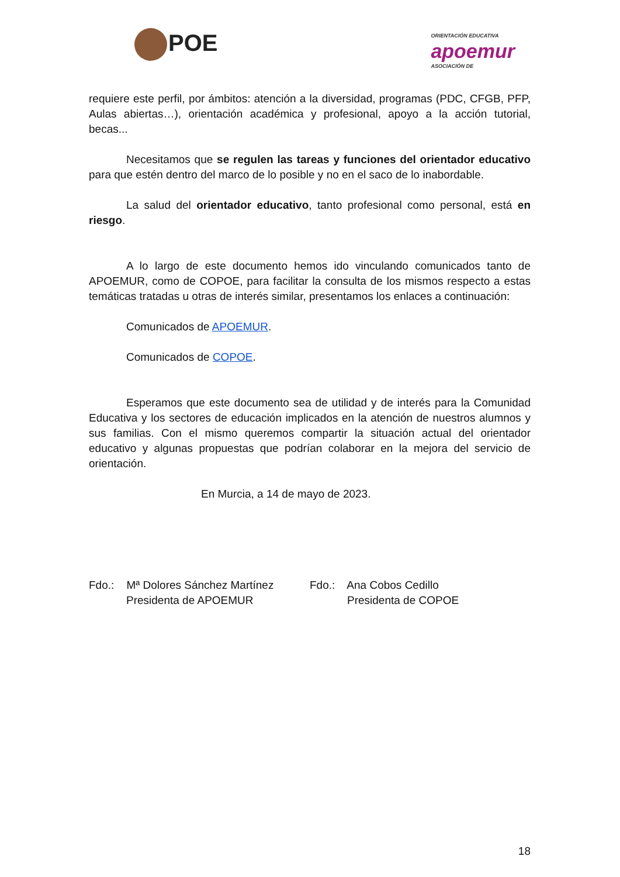POE
ORIENTACIÓN EDUCATIVA
apoemur
ASOCIACIÓN DE
requiere este perfil, por ámbitos: atención a la diversidad, programas (PDC, CFGB, PFP, Aulas abiertas…), orientación académica y profesional, apoyo a la acción tutorial, becas...
Necesitamos que se regulen las tareas y funciones del orientador educativo para que estén dentro del marco de lo posible y no en el saco de lo inabordable.
La salud del orientador educativo, tanto profesional como personal, está en riesgo.
A lo largo de este documento hemos ido vinculando comunicados tanto de APOEMUR, como de COPOE, para facilitar la consulta de los mismos respecto a estas temáticas tratadas u otras de interés similar, presentamos los enlaces a continuación:
Comunicados de APOEMUR.
Comunicados de COPOE.
Esperamos que este documento sea de utilidad y de interés para la Comunidad Educativa y los sectores de educación implicados en la atención de nuestros alumnos y sus familias. Con el mismo queremos compartir la situación actual del orientador educativo y algunas propuestas que podrían colaborar en la mejora del servicio de orientación.
En Murcia, a 14 de mayo de 2023.
Fdo.: Mª Dolores Sánchez Martínez
Presidenta de APOEMUR
Fdo.: Ana Cobos Cedillo
Presidenta de COPOE
18